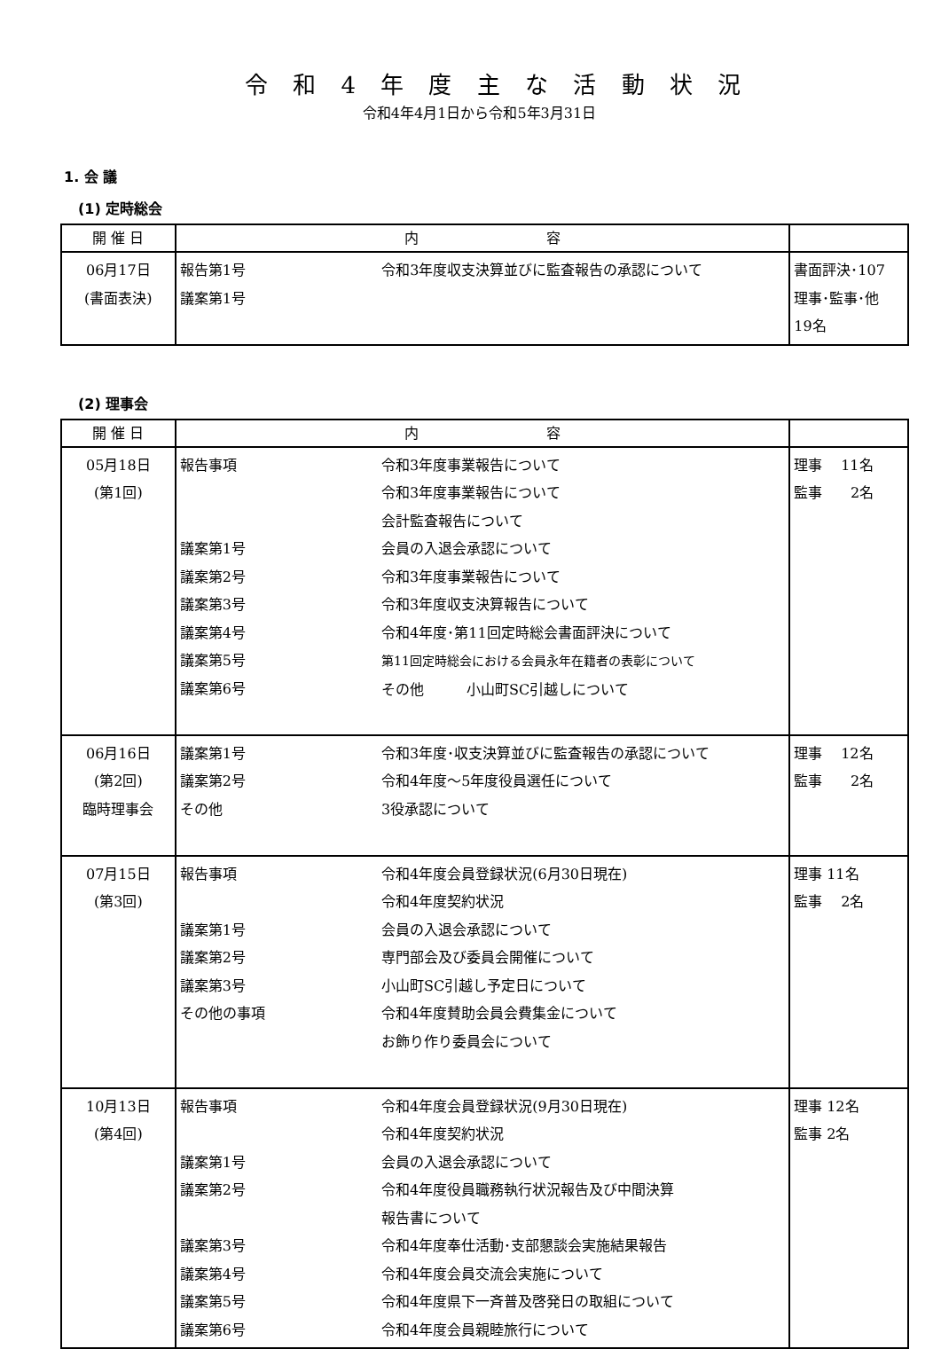令 和 4 年 度 主 な 活 動 状 況
令和4年4月1日から令和5年3月31日
1. 会 議
(1) 定時総会
| 開 催 日 | 内 容 | | |
| --- | --- | --- | --- |
| 06月17日 (書面表決) | 報告第1号 議案第1号 | 令和3年度収支決算並びに監査報告の承認について | 書面評決･107 理事･監事･他 19名 |
(2) 理事会
| 開 催 日 | 内 容 | | |
| --- | --- | --- | --- |
| 05月18日 (第1回) | 報告事項 議案第1号 議案第2号 議案第3号 議案第4号 議案第5号 議案第6号 | 令和3年度事業報告について 令和3年度事業報告について 会計監査報告について 会員の入退会承認について 令和3年度事業報告について 令和3年度収支決算報告について 令和4年度･第11回定時総会書面評決について 第11回定時総会における会員永年在籍者の表彰について その他 小山町SC引越しについて | 理事 11名 監事 2名 |
| 06月16日 (第2回) 臨時理事会 | 議案第1号 議案第2号 その他 | 令和3年度･収支決算並びに監査報告の承認について 令和4年度～5年度役員選任について 3役承認について | 理事 12名 監事 2名 |
| 07月15日 (第3回) | 報告事項 議案第1号 議案第2号 議案第3号 その他の事項 | 令和4年度会員登録状況(6月30日現在) 令和4年度契約状況 会員の入退会承認について 専門部会及び委員会開催について 小山町SC引越し予定日について 令和4年度賛助会員会費集金について お飾り作り委員会について | 理事 11名 監事 2名 |
| 10月13日 (第4回) | 報告事項 議案第1号 議案第2号 議案第3号 議案第4号 議案第5号 議案第6号 | 令和4年度会員登録状況(9月30日現在) 令和4年度契約状況 会員の入退会承認について 令和4年度役員職務執行状況報告及び中間決算 報告書について 令和4年度奉仕活動･支部懇談会実施結果報告 令和4年度会員交流会実施について 令和4年度県下一斉普及啓発日の取組について 令和4年度会員親睦旅行について | 理事 12名 監事 2名 |